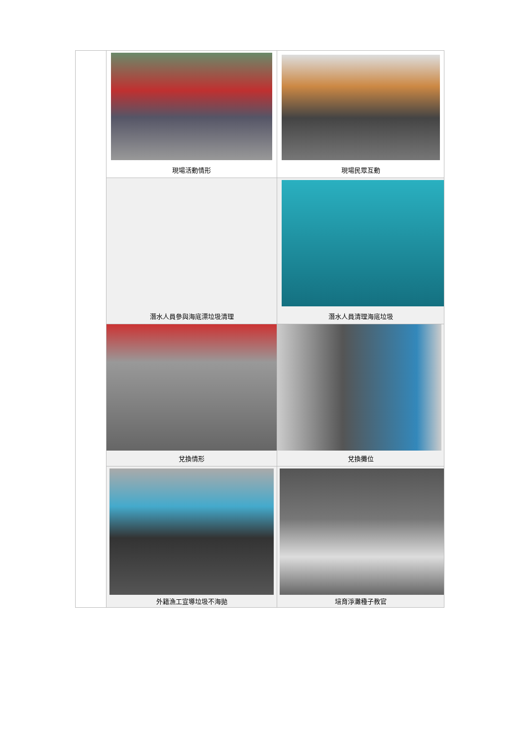| | 現場活動情形 | 現場民眾互動 |
| | 潛水人員參與海底漂垃圾清理 | 潛水人員清理海底垃圾 |
| | 兌換情形 | 兌換攤位 |
| | 外籍漁工宣導垃圾不海拋 | 培育淨灘種子教官 |